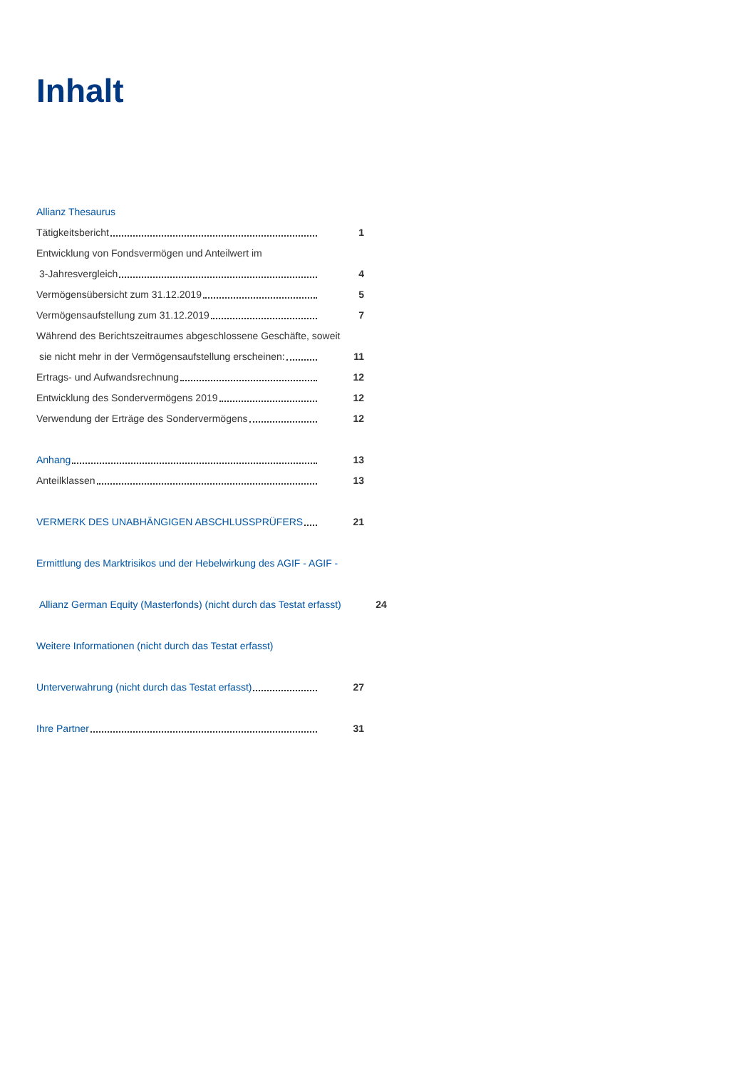Inhalt
Allianz Thesaurus
Tätigkeitsbericht 1
Entwicklung von Fondsvermögen und Anteilwert im
3-Jahresvergleich 4
Vermögensübersicht zum 31.12.2019 5
Vermögensaufstellung zum 31.12.2019 7
Während des Berichtszeitraumes abgeschlossene Geschäfte, soweit
sie nicht mehr in der Vermögensaufstellung erscheinen: 11
Ertrags- und Aufwandsrechnung 12
Entwicklung des Sondervermögens 2019 12
Verwendung der Erträge des Sondervermögens 12
Anhang 13
Anteilklassen 13
VERMERK DES UNABHÄNGIGEN ABSCHLUSSPRÜFERS 21
Ermittlung des Marktrisikos und der Hebelwirkung des AGIF - AGIF -
Allianz German Equity (Masterfonds) (nicht durch das Testat erfasst) 24
Weitere Informationen (nicht durch das Testat erfasst)
Unterverwahrung (nicht durch das Testat erfasst) 27
Ihre Partner 31